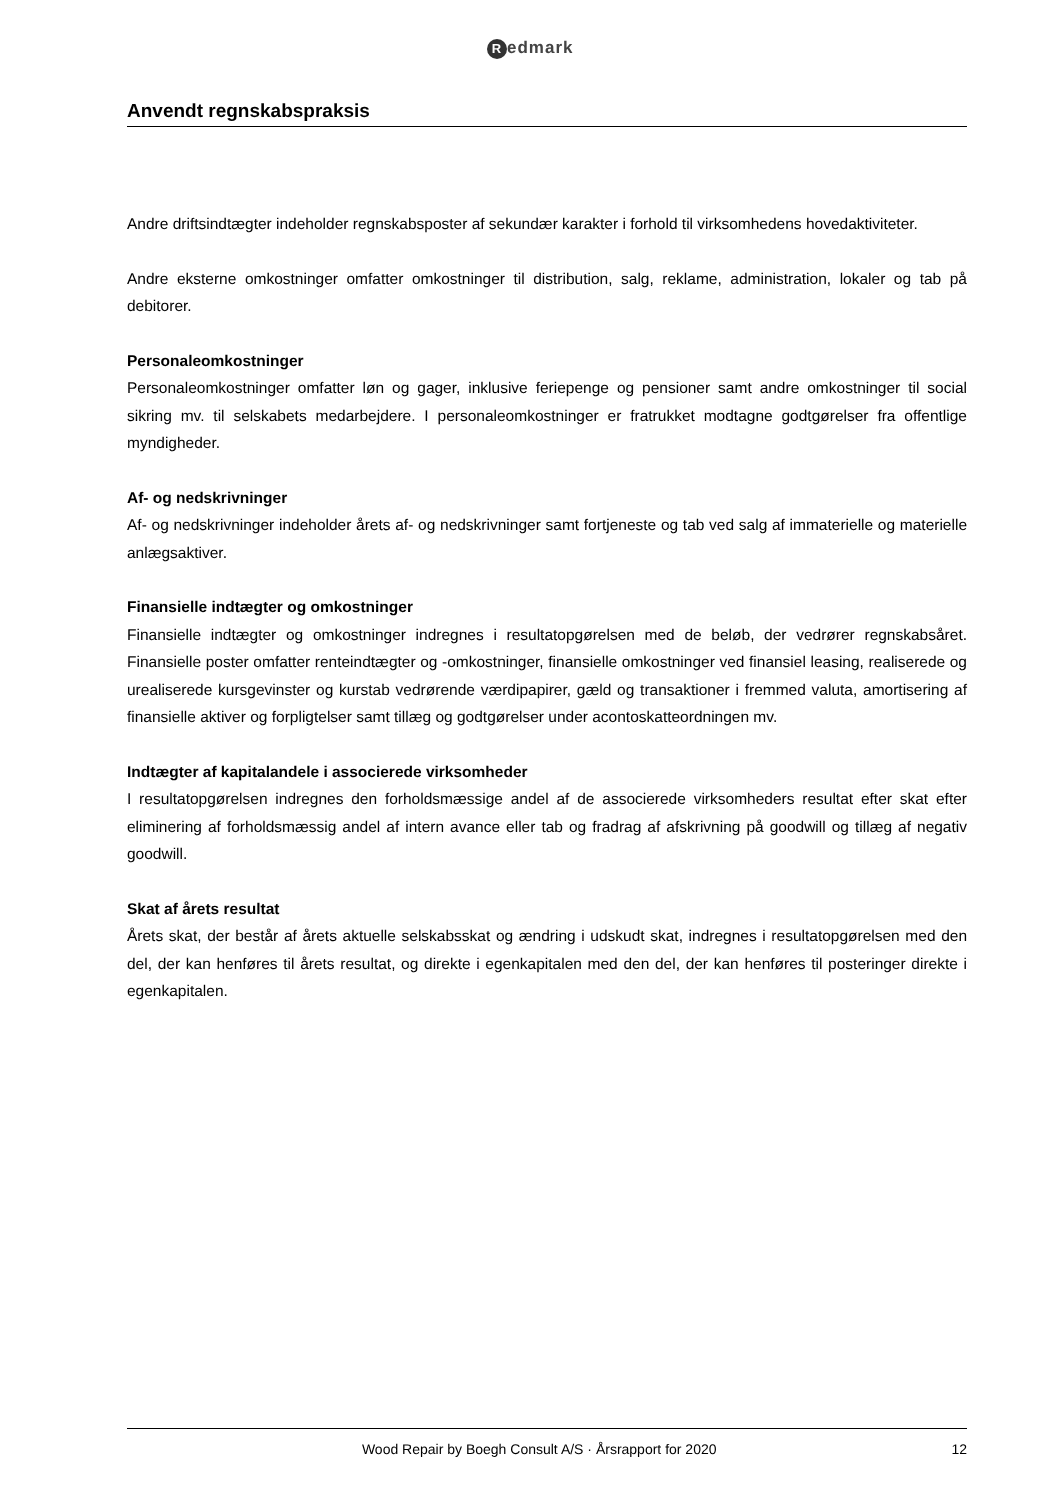Redmark
Anvendt regnskabspraksis
Andre driftsindtægter indeholder regnskabsposter af sekundær karakter i forhold til virksomhedens hovedaktiviteter.
Andre eksterne omkostninger omfatter omkostninger til distribution, salg, reklame, administration, lokaler og tab på debitorer.
Personaleomkostninger
Personaleomkostninger omfatter løn og gager, inklusive feriepenge og pensioner samt andre omkostninger til social sikring mv. til selskabets medarbejdere. I personaleomkostninger er fratrukket modtagne godtgørelser fra offentlige myndigheder.
Af- og nedskrivninger
Af- og nedskrivninger indeholder årets af- og nedskrivninger samt fortjeneste og tab ved salg af immaterielle og materielle anlægsaktiver.
Finansielle indtægter og omkostninger
Finansielle indtægter og omkostninger indregnes i resultatopgørelsen med de beløb, der vedrører regnskabsåret. Finansielle poster omfatter renteindtægter og -omkostninger, finansielle omkostninger ved finansiel leasing, realiserede og urealiserede kursgevinster og kurstab vedrørende værdipapirer, gæld og transaktioner i fremmed valuta, amortisering af finansielle aktiver og forpligtelser samt tillæg og godtgørelser under acontoskatteordningen mv.
Indtægter af kapitalandele i associerede virksomheder
I resultatopgørelsen indregnes den forholdsmæssige andel af de associerede virksomheders resultat efter skat efter eliminering af forholdsmæssig andel af intern avance eller tab og fradrag af afskrivning på goodwill og tillæg af negativ goodwill.
Skat af årets resultat
Årets skat, der består af årets aktuelle selskabsskat og ændring i udskudt skat, indregnes i resultatopgørelsen med den del, der kan henføres til årets resultat, og direkte i egenkapitalen med den del, der kan henføres til posteringer direkte i egenkapitalen.
Wood Repair by Boegh Consult A/S · Årsrapport for 2020
12